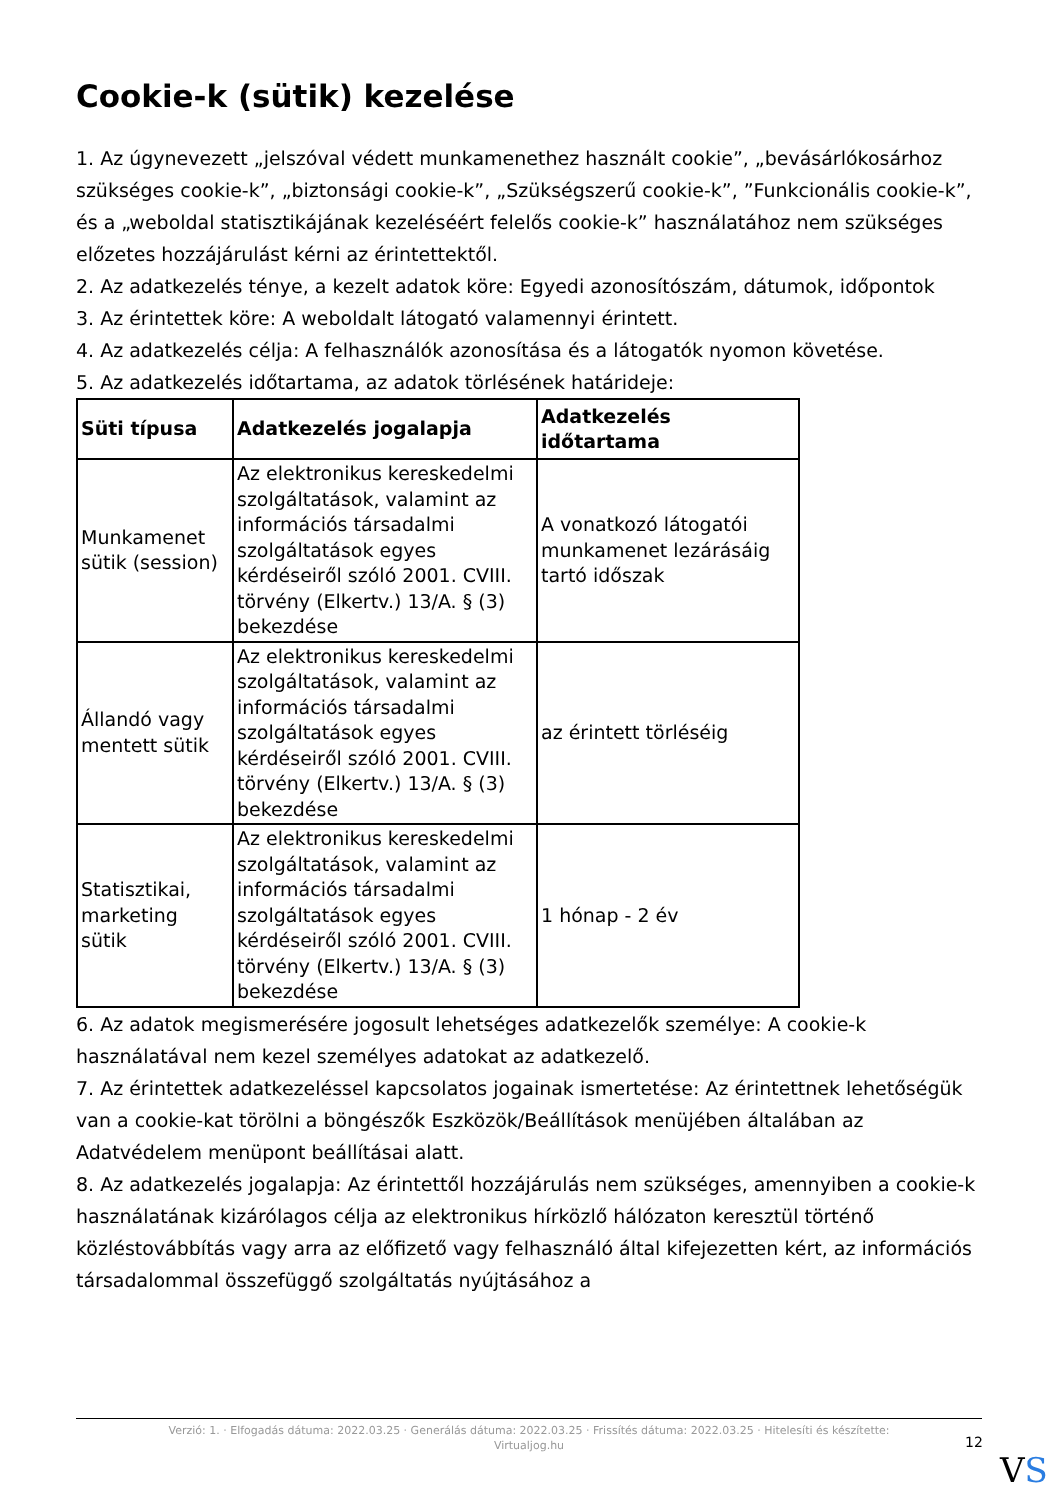Cookie-k (sütik) kezelése
1. Az úgynevezett „jelszóval védett munkamenethez használt cookie”, „bevásárlókosárhoz szükséges cookie-k”, „biztonsági cookie-k”, „Szükségszerű cookie-k”, ”Funkcionális cookie-k”, és a „weboldal statisztikájának kezeléséért felelős cookie-k” használatához nem szükséges előzetes hozzájárulást kérni az érintettektől.
2. Az adatkezelés ténye, a kezelt adatok köre: Egyedi azonosítószám, dátumok, időpontok
3. Az érintettek köre: A weboldalt látogató valamennyi érintett.
4. Az adatkezelés célja: A felhasználók azonosítása és a látogatók nyomon követése.
5. Az adatkezelés időtartama, az adatok törlésének határideje:
| Süti típusa | Adatkezelés jogalapja | Adatkezelés időtartama |
| --- | --- | --- |
| Munkamenet sütik (session) | Az elektronikus kereskedelmi szolgáltatások, valamint az információs társadalmi szolgáltatások egyes kérdéseiről szóló 2001. CVIII. törvény (Elkertv.) 13/A. § (3) bekezdése | A vonatkozó látogatói munkamenet lezárásáig tartó időszak |
| Állandó vagy mentett sütik | Az elektronikus kereskedelmi szolgáltatások, valamint az információs társadalmi szolgáltatások egyes kérdéseiről szóló 2001. CVIII. törvény (Elkertv.) 13/A. § (3) bekezdése | az érintett törléséig |
| Statisztikai, marketing sütik | Az elektronikus kereskedelmi szolgáltatások, valamint az információs társadalmi szolgáltatások egyes kérdéseiről szóló 2001. CVIII. törvény (Elkertv.) 13/A. § (3) bekezdése | 1 hónap - 2 év |
6. Az adatok megismerésére jogosult lehetséges adatkezelők személye: A cookie-k használatával nem kezel személyes adatokat az adatkezelő.
7. Az érintettek adatkezeléssel kapcsolatos jogainak ismertetése: Az érintettnek lehetőségük van a cookie-kat törölni a böngészők Eszközök/Beállítások menüjében általában az Adatvédelem menüpont beállításai alatt.
8. Az adatkezelés jogalapja: Az érintettől hozzájárulás nem szükséges, amennyiben a cookie-k használatának kizárólagos célja az elektronikus hírközlő hálózaton keresztül történő közléstovábbítás vagy arra az előfizető vagy felhasználó által kifejezetten kért, az információs társadalommal összefüggő szolgáltatás nyújtásához a
Verzió: 1. · Elfogadás dátuma: 2022.03.25 · Generálás dátuma: 2022.03.25 · Frissítés dátuma: 2022.03.25 · Hitelesíti és készítette:
Virtualjog.hu
12
VS